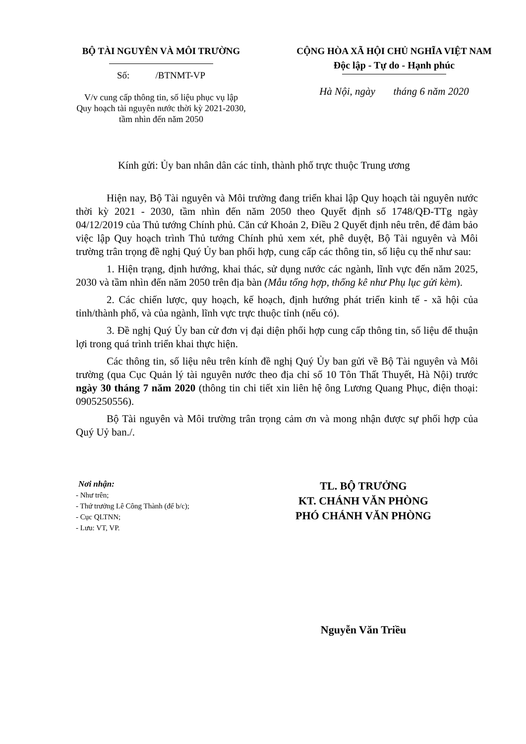BỘ TÀI NGUYÊN VÀ MÔI TRƯỜNG
Số: /BTNMT-VP
V/v cung cấp thông tin, số liệu phục vụ lập
Quy hoạch tài nguyên nước thời kỳ 2021-2030,
tầm nhìn đến năm 2050
CỘNG HÒA XÃ HỘI CHỦ NGHĨA VIỆT NAM
Độc lập - Tự do - Hạnh phúc
Hà Nội, ngày tháng 6 năm 2020
Kính gửi: Ủy ban nhân dân các tỉnh, thành phố trực thuộc Trung ương
Hiện nay, Bộ Tài nguyên và Môi trường đang triển khai lập Quy hoạch tài nguyên nước thời kỳ 2021 - 2030, tầm nhìn đến năm 2050 theo Quyết định số 1748/QĐ-TTg ngày 04/12/2019 của Thủ tướng Chính phủ. Căn cứ Khoản 2, Điều 2 Quyết định nêu trên, để đảm bảo việc lập Quy hoạch trình Thủ tướng Chính phủ xem xét, phê duyệt, Bộ Tài nguyên và Môi trường trân trọng đề nghị Quý Ủy ban phối hợp, cung cấp các thông tin, số liệu cụ thể như sau:
1. Hiện trạng, định hướng, khai thác, sử dụng nước các ngành, lĩnh vực đến năm 2025, 2030 và tầm nhìn đến năm 2050 trên địa bàn (Mẫu tổng hợp, thống kê như Phụ lục gửi kèm).
2. Các chiến lược, quy hoạch, kế hoạch, định hướng phát triển kinh tế - xã hội của tỉnh/thành phố, và của ngành, lĩnh vực trực thuộc tỉnh (nếu có).
3. Đề nghị Quý Ủy ban cử đơn vị đại diện phối hợp cung cấp thông tin, số liệu để thuận lợi trong quá trình triển khai thực hiện.
Các thông tin, số liệu nêu trên kính đề nghị Quý Ủy ban gửi về Bộ Tài nguyên và Môi trường (qua Cục Quản lý tài nguyên nước theo địa chỉ số 10 Tôn Thất Thuyết, Hà Nội) trước ngày 30 tháng 7 năm 2020 (thông tin chi tiết xin liên hệ ông Lương Quang Phục, điện thoại: 0905250556).
Bộ Tài nguyên và Môi trường trân trọng cảm ơn và mong nhận được sự phối hợp của Quý Uỷ ban./.
Nơi nhận:
- Như trên;
- Thứ trưởng Lê Công Thành (để b/c);
- Cục QLTNN;
- Lưu: VT, VP.
TL. BỘ TRƯỞNG
KT. CHÁNH VĂN PHÒNG
PHÓ CHÁNH VĂN PHÒNG
Nguyễn Văn Triều